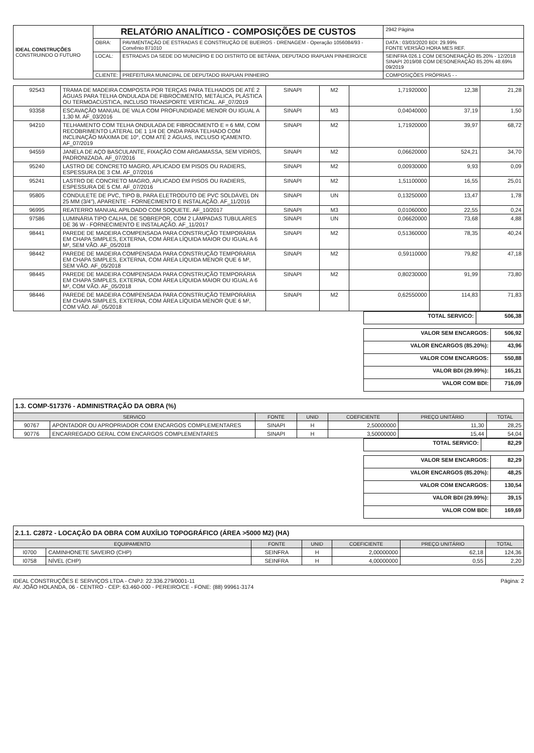| IDEAL CONSTRUÇÕES CONSTRUINDO O FUTURO | RELATÓRIO ANALÍTICO - COMPOSIÇÕES DE CUSTOS | | | 2942 Página |
| | OBRA: | PAVIMENTAÇÃO DE ESTRADAS E CONSTRUÇÃO DE BUEIROS - DRENAGEM - Operação 1056084/93 - Convênio 871010 | DATA : 03/03/2020 BDI: 29.99% FONTE VERSÃO HORA MES REF. | |
| | LOCAL: | ESTRADAS DA SEDE DO MUNICÍPIO E DO DISTRITO DE BETÂNIA, DEPUTADO IRAPUAN PINHEIRO/CE | SEINFRA 026.1 COM DESONERAÇÃO 85.20% - 12/2018 SINAPI 2019/08 COM DESONERAÇÃO 85.20% 48.69% 09/2019 | |
| | CLIENTE: | PREFEITURA MUNICIPAL DE DEPUTADO IRAPUAN PINHEIRO | COMPOSIÇÕES PRÓPRIAS - - | |
| 92543 | TRAMA DE MADEIRA COMPOSTA POR TERÇAS PARA TELHADOS DE ATÉ 2 ÁGUAS PARA TELHA ONDULADA DE FIBROCIMENTO, METÁLICA, PLÁSTICA OU TERMOACÚSTICA, INCLUSO TRANSPORTE VERTICAL. AF_07/2019 | SINAPI | M2 | 1,71920000 | 12,38 | 21,28 |
| 93358 | ESCAVAÇÃO MANUAL DE VALA COM PROFUNDIDADE MENOR OU IGUAL A 1,30 M. AF_03/2016 | SINAPI | M3 | 0,04040000 | 37,19 | 1,50 |
| 94210 | TELHAMENTO COM TELHA ONDULADA DE FIBROCIMENTO E = 6 MM, COM RECOBRIMENTO LATERAL DE 1 1/4 DE ONDA PARA TELHADO COM INCLINAÇÃO MÁXIMA DE 10°, COM ATÉ 2 ÁGUAS, INCLUSO IÇAMENTO. AF_07/2019 | SINAPI | M2 | 1,71920000 | 39,97 | 68,72 |
| 94559 | JANELA DE AÇO BASCULANTE, FIXAÇÃO COM ARGAMASSA, SEM VIDROS, PADRONIZADA. AF_07/2016 | SINAPI | M2 | 0,06620000 | 524,21 | 34,70 |
| 95240 | LASTRO DE CONCRETO MAGRO, APLICADO EM PISOS OU RADIERS, ESPESSURA DE 3 CM. AF_07/2016 | SINAPI | M2 | 0,00930000 | 9,93 | 0,09 |
| 95241 | LASTRO DE CONCRETO MAGRO, APLICADO EM PISOS OU RADIERS, ESPESSURA DE 5 CM. AF_07/2016 | SINAPI | M2 | 1,51100000 | 16,55 | 25,01 |
| 95805 | CONDULETE DE PVC, TIPO B, PARA ELETRODUTO DE PVC SOLDÁVEL DN 25 MM (3/4"), APARENTE - FORNECIMENTO E INSTALAÇÃO. AF_11/2016 | SINAPI | UN | 0,13250000 | 13,47 | 1,78 |
| 96995 | REATERRO MANUAL APILOADO COM SOQUETE. AF_10/2017 | SINAPI | M3 | 0,01060000 | 22,55 | 0,24 |
| 97586 | LUMINÁRIA TIPO CALHA, DE SOBREPOR, COM 2 LÂMPADAS TUBULARES DE 36 W - FORNECIMENTO E INSTALAÇÃO. AF_11/2017 | SINAPI | UN | 0,06620000 | 73,68 | 4,88 |
| 98441 | PAREDE DE MADEIRA COMPENSADA PARA CONSTRUÇÃO TEMPORÁRIA EM CHAPA SIMPLES, EXTERNA, COM ÁREA LÍQUIDA MAIOR OU IGUAL A 6 M², SEM VÃO. AF_05/2018 | SINAPI | M2 | 0,51360000 | 78,35 | 40,24 |
| 98442 | PAREDE DE MADEIRA COMPENSADA PARA CONSTRUÇÃO TEMPORÁRIA EM CHAPA SIMPLES, EXTERNA, COM ÁREA LÍQUIDA MENOR QUE 6 M², SEM VÃO. AF_05/2018 | SINAPI | M2 | 0,59110000 | 79,82 | 47,18 |
| 98445 | PAREDE DE MADEIRA COMPENSADA PARA CONSTRUÇÃO TEMPORÁRIA EM CHAPA SIMPLES, EXTERNA, COM ÁREA LÍQUIDA MAIOR OU IGUAL A 6 M², COM VÃO. AF_05/2018 | SINAPI | M2 | 0,80230000 | 91,99 | 73,80 |
| 98446 | PAREDE DE MADEIRA COMPENSADA PARA CONSTRUÇÃO TEMPORÁRIA EM CHAPA SIMPLES, EXTERNA, COM ÁREA LÍQUIDA MENOR QUE 6 M², COM VÃO. AF_05/2018 | SINAPI | M2 | 0,62550000 | 114,83 | 71,83 |
| TOTAL SERVICO: | 506,38 |
| VALOR SEM ENCARGOS: | 506,92 |
| VALOR ENCARGOS (85.20%): | 43,96 |
| VALOR COM ENCARGOS: | 550,88 |
| VALOR BDI (29.99%): | 165,21 |
| VALOR COM BDI: | 716,09 |
1.3. COMP-517376 - ADMINISTRAÇÃO DA OBRA (%)
| SERVICO | | FONTE | UNID | COEFICIENTE | PREÇO UNITÁRIO | TOTAL |
| --- | --- | --- | --- | --- | --- | --- |
| 90767 | APONTADOR OU APROPRIADOR COM ENCARGOS COMPLEMENTARES | SINAPI | H | 2,50000000 | 11,30 | 28,25 |
| 90776 | ENCARREGADO GERAL COM ENCARGOS COMPLEMENTARES | SINAPI | H | 3,50000000 | 15,44 | 54,04 |
| TOTAL SERVICO: | 82,29 |
| VALOR SEM ENCARGOS: | 82,29 |
| VALOR ENCARGOS (85.20%): | 48,25 |
| VALOR COM ENCARGOS: | 130,54 |
| VALOR BDI (29.99%): | 39,15 |
| VALOR COM BDI: | 169,69 |
2.1.1. C2872 - LOCAÇÃO DA OBRA COM AUXÍLIO TOPOGRÁFICO (ÁREA >5000 M2) (HA)
| EQUIPAMENTO | | FONTE | UNID | COEFICIENTE | PREÇO UNITÁRIO | TOTAL |
| --- | --- | --- | --- | --- | --- | --- |
| I0700 | CAMINHONETE SAVEIRO (CHP) | SEINFRA | H | 2,00000000 | 62,18 | 124,36 |
| I0758 | NÍVEL (CHP) | SEINFRA | H | 4,00000000 | 0,55 | 2,20 |
IDEAL CONSTRUÇÕES E SERVIÇOS LTDA - CNPJ: 22.336.279/0001-11
AV. JOÃO HOLANDA, 06 - CENTRO - CEP: 63.460-000 - PEREIRO/CE - FONE: (88) 99961-3174
Página: 2